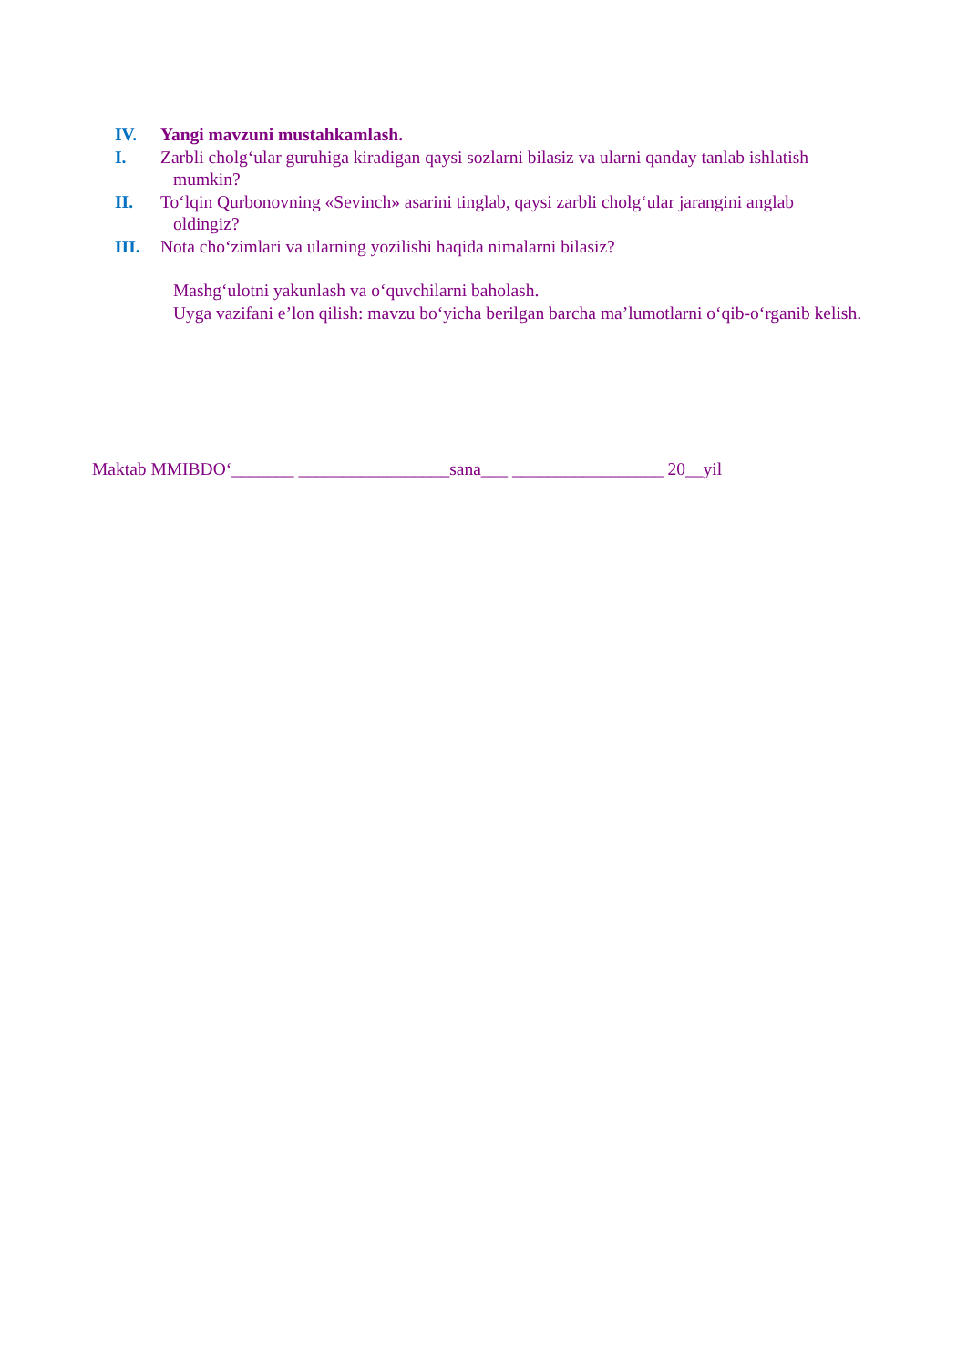IV. Yangi mavzuni mustahkamlash.
I. Zarbli cholg‘ular guruhiga kiradigan qaysi sozlarni bilasiz va ularni qanday tanlab ishlatish
mumkin?
II. To‘lqin Qurbonovning «Sevinch» asarini tinglab, qaysi zarbli cholg‘ular jarangini anglab
oldingiz?
III. Nota cho‘zimlari va ularning yozilishi haqida nimalarni bilasiz?
Mashg‘ulotni yakunlash va o‘quvchilarni baholash.
Uyga vazifani e’lon qilish: mavzu bo‘yicha berilgan barcha ma’lumotlarni o‘qib-o‘rganib kelish.
Maktab MMIBDO‘_______ _________________sana___ _________________ 20__yil